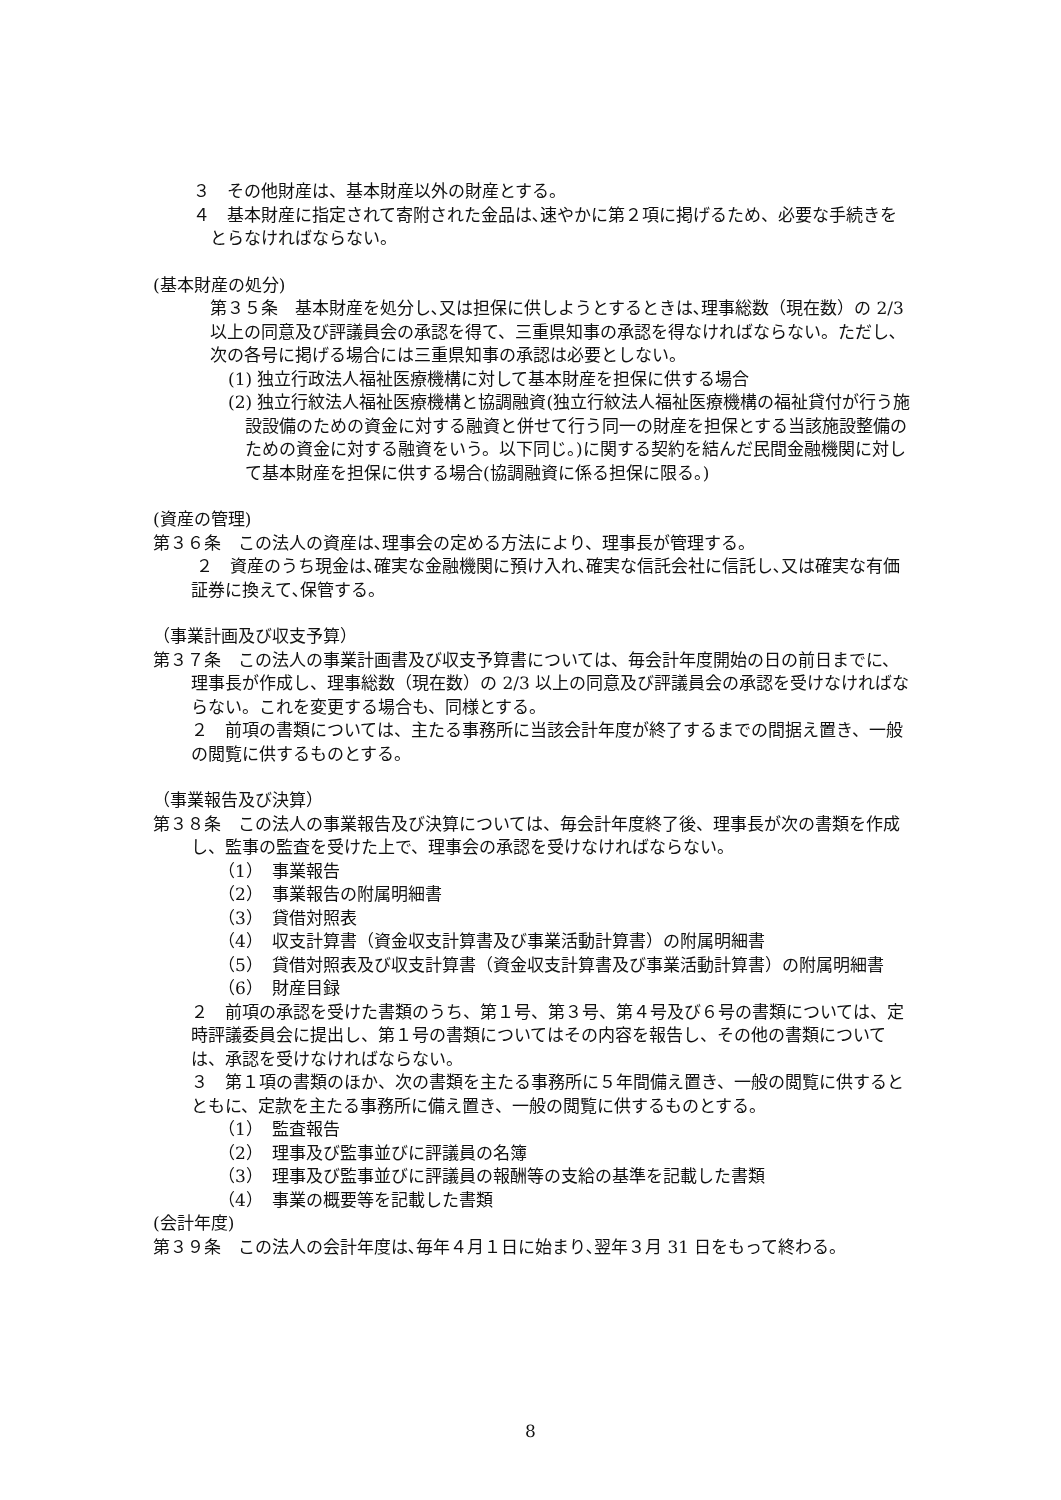３　その他財産は、基本財産以外の財産とする。
４　基本財産に指定されて寄附された金品は､速やかに第２項に掲げるため、必要な手続きをとらなければならない。
(基本財産の処分)
第３５条　基本財産を処分し､又は担保に供しようとするときは､理事総数（現在数）の 2/3 以上の同意及び評議員会の承認を得て、三重県知事の承認を得なければならない。ただし､次の各号に掲げる場合には三重県知事の承認は必要としない。
(1) 独立行政法人福祉医療機構に対して基本財産を担保に供する場合
(2) 独立行紋法人福祉医療機構と協調融資(独立行紋法人福祉医療機構の福祉貸付が行う施設設備のための資金に対する融資と併せて行う同一の財産を担保とする当該施設整備のための資金に対する融資をいう。以下同じ。)に関する契約を結んだ民間金融機関に対して基本財産を担保に供する場合(協調融資に係る担保に限る。)
(資産の管理)
第３６条　この法人の資産は､理事会の定める方法により、理事長が管理する。
２　資産のうち現金は､確実な金融機関に預け入れ､確実な信託会社に信託し､又は確実な有価証券に換えて､保管する。
（事業計画及び収支予算）
第３７条　この法人の事業計画書及び収支予算書については、毎会計年度開始の日の前日までに、理事長が作成し、理事総数（現在数）の 2/3 以上の同意及び評議員会の承認を受けなければならない。これを変更する場合も、同様とする。
２　前項の書類については、主たる事務所に当該会計年度が終了するまでの間据え置き、一般の閲覧に供するものとする。
（事業報告及び決算）
第３８条　この法人の事業報告及び決算については、毎会計年度終了後、理事長が次の書類を作成し、監事の監査を受けた上で、理事会の承認を受けなければならない。
（1）　事業報告
（2）　事業報告の附属明細書
（3）　貸借対照表
（4）　収支計算書（資金収支計算書及び事業活動計算書）の附属明細書
（5）　貸借対照表及び収支計算書（資金収支計算書及び事業活動計算書）の附属明細書
（6）　財産目録
２　前項の承認を受けた書類のうち、第１号、第３号、第４号及び６号の書類については、定時評議委員会に提出し、第１号の書類についてはその内容を報告し、その他の書類については、承認を受けなければならない。
３　第１項の書類のほか、次の書類を主たる事務所に５年間備え置き、一般の閲覧に供するとともに、定款を主たる事務所に備え置き、一般の閲覧に供するものとする。
（1）　監査報告
（2）　理事及び監事並びに評議員の名簿
（3）　理事及び監事並びに評議員の報酬等の支給の基準を記載した書類
（4）　事業の概要等を記載した書類
(会計年度)
第３９条　この法人の会計年度は､毎年４月１日に始まり､翌年３月 31 日をもって終わる。
8